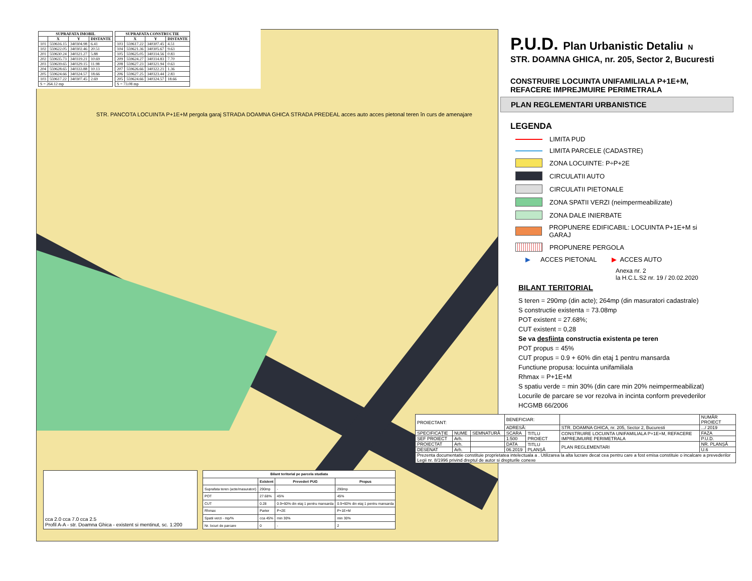| SUPRAFATA IMOBIL | | | |
| --- | --- | --- | --- |
| | X | Y | DISTANTE |
| 101 | 559616.15 | 340304.98 | 6.41 |
| 102 | 559622.05 | 340302.46 | 20.51 |
| 201 | 559630.24 | 340321.27 | 5.88 |
| 202 | 559635.73 | 340319.21 | 10.69 |
| 203 | 559639.65 | 340329.15 | 11.98 |
| 204 | 559628.65 | 340333.88 | 10.13 |
| 205 | 559624.66 | 340324.57 | 18.66 |
| 103 | 559617.22 | 340307.45 | 2.69 |
| S = 264.12 mp | | | |
| SUPRAFATA CONSTRUCTIE | | | |
| --- | --- | --- | --- |
| | X | Y | DISTANTE |
| 103 | 559617.22 | 340307.45 | 4.51 |
| 104 | 559621.36 | 340305.67 | 9.63 |
| 105 | 559625.05 | 340314.56 | 0.83 |
| 209 | 559624.27 | 340314.83 | 7.70 |
| 208 | 559627.23 | 340321.94 | 0.63 |
| 207 | 559626.66 | 340322.21 | 1.36 |
| 206 | 559627.25 | 340323.44 | 2.83 |
| 205 | 559624.66 | 340324.57 | 18.66 |
| S = 73.08 mp | | | |
STR. PANCOTA LOCUINTA P+1E+M pergola garaj STRADA DOAMNA GHICA STRADA PREDEAL acces auto acces pietonal teren în curs de amenajare
cca 2.0 cca 7.0 cca 2.5
Profil A-A - str. Doamna Ghica - existent si mentinut, sc. 1:200
| Bilant teritorial pe parcela studiata | | | |
| --- | --- | --- | --- |
| | Existent | Prevederi PUG | Propus |
| Suprafata teren (acte/masuratori) | 290mp | - | 290mp |
| POT | 27.68% | 45% | 45% |
| CUT | 0.28 | 0.9+60% din etaj 1 pentru mansarda | 0.9+60% din etaj 1 pentru mansarda |
| Rhmax | Parter | P+2E | P+1E+M |
| Spatii verzi - mp/% | cca 45% | min 30% | min 30% |
| Nr. locuri de parcare | 0 | - | 2 |
P.U.D. Plan Urbanistic Detaliu N
STR. DOAMNA GHICA, nr. 205, Sector 2, Bucuresti
CONSTRUIRE LOCUINTA UNIFAMILIALA P+1E+M,
REFACERE IMPREJMUIRE PERIMETRALA
PLAN REGLEMENTARI URBANISTICE
LEGENDA
LIMITA PUD
LIMITA PARCELE (CADASTRE)
ZONA LOCUINTE: P÷P+2E
CIRCULATII AUTO
CIRCULATII PIETONALE
ZONA SPATII VERZI (neimpermeabilizate)
ZONA DALE INIERBATE
PROPUNERE EDIFICABIL: LOCUINTA P+1E+M si GARAJ
PROPUNERE PERGOLA
▶ ACCES PIETONAL ▶ ACCES AUTO
Anexa nr. 2
la H.C.L.S2 nr. 19 / 20.02.2020
BILANT TERITORIAL
S teren = 290mp (din acte); 264mp (din masuratori cadastrale)
S constructie existenta = 73.08mp
POT existent = 27.68%;
CUT existent = 0,28
Se va desfiinta constructia existenta pe teren
POT propus = 45%
CUT propus = 0.9 + 60% din etaj 1 pentru mansarda
Functiune propusa: locuinta unifamiliala
Rhmax = P+1E+M
S spatiu verde = min 30% (din care min 20% neimpermeabilizat)
Locurile de parcare se vor rezolva in incinta conform prevederilor HCGMB 66/2006
| PROIECTANT: | | | BENEFICIAR: | | | NUMĂR PROIECT |
| | | | ADRESĂ: | | STR. DOAMNA GHICA, nr. 205, Sector 2, Bucuresti | .../ 2019 |
| SPECIFICAȚIE | NUME | SEMNATURĂ | SCARA | TITLU PROIECT | CONSTRUIRE LOCUINTA UNIFAMILIALA P+1E+M, REFACERE IMPREJMUIRE PERIMETRALA | FAZA |
| ȘEF PROIECT | Arh. | | 1:500 | | | P.U.D. |
| PROIECTAT | Arh. | | DATA | TITLU PLANȘĂ | PLAN REGLEMENTARI | NR. PLANȘĂ |
| DESENAT | Arh. | | 06.2019 | | | U.6 |
| Prezenta documentatie constituie proprietatea intelectuala a . Utilizarea la alta lucrare decat cea pentru care a fost emisa constituie o incalcare a prevederilor Legii nr. 8/1996 privind dreptul de autor si drepturile conexe | | | | | | |